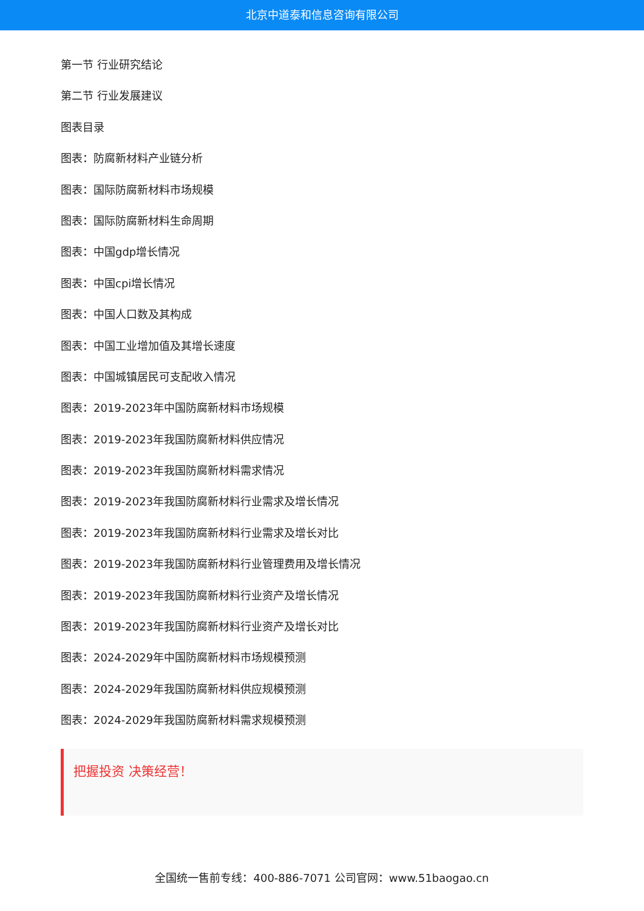北京中道泰和信息咨询有限公司
第一节 行业研究结论
第二节 行业发展建议
图表目录
图表：防腐新材料产业链分析
图表：国际防腐新材料市场规模
图表：国际防腐新材料生命周期
图表：中国gdp增长情况
图表：中国cpi增长情况
图表：中国人口数及其构成
图表：中国工业增加值及其增长速度
图表：中国城镇居民可支配收入情况
图表：2019-2023年中国防腐新材料市场规模
图表：2019-2023年我国防腐新材料供应情况
图表：2019-2023年我国防腐新材料需求情况
图表：2019-2023年我国防腐新材料行业需求及增长情况
图表：2019-2023年我国防腐新材料行业需求及增长对比
图表：2019-2023年我国防腐新材料行业管理费用及增长情况
图表：2019-2023年我国防腐新材料行业资产及增长情况
图表：2019-2023年我国防腐新材料行业资产及增长对比
图表：2024-2029年中国防腐新材料市场规模预测
图表：2024-2029年我国防腐新材料供应规模预测
图表：2024-2029年我国防腐新材料需求规模预测
把握投资 决策经营！
全国统一售前专线：400-886-7071 公司官网：www.51baogao.cn